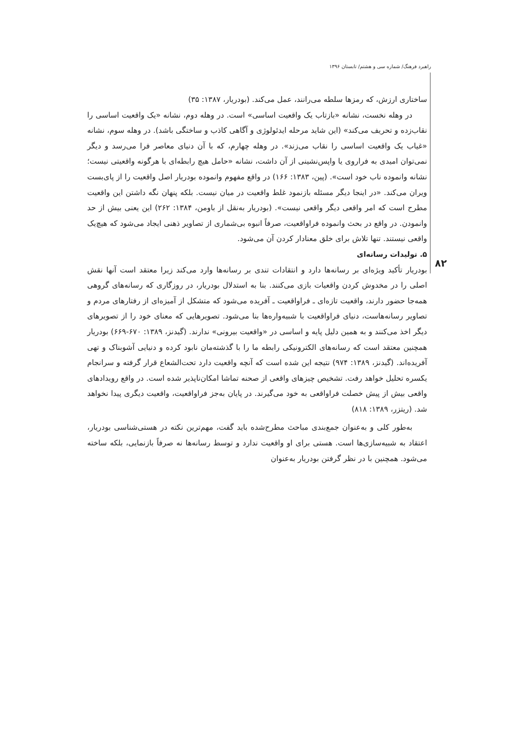راهبرد فرهنگ/ شماره سی و هشتم/ تابستان ۱۳۹۶
۸۲
ساختاری ارزش، که رمزها سلطه می‌رانند، عمل می‌کند. (بودریار، ۱۳۸۷: ۳۵)
در وهله نخست، نشانه «بازتاب یک واقعیت اساسی» است. در وهله دوم، نشانه «یک واقعیت اساسی را نقاب‌زده و تحریف می‌کند» (این شاید مرحله ایدئولوژی و آگاهی کاذب و ساختگی باشد). در وهله سوم، نشانه «غیاب یک واقعیت اساسی را نقاب می‌زند». در وهله چهارم، که با آن دنیای معاصر فرا می‌رسد و دیگر نمی‌توان امیدی به فراروی یا واپس‌نشینی از آن داشت، نشانه «حامل هیچ رابطه‌ای با هرگونه واقعیتی نیست؛ نشانه وانموده ناب خود است». (پین، ۱۳۸۳: ۱۶۶) در واقع مفهوم وانموده بودریار اصل واقعیت را از پای‌بست ویران می‌کند. «در اینجا دیگر مسئله بازنمود غلط واقعیت در میان نیست. بلکه پنهان نگه داشتن این واقعیت مطرح است که امر واقعی دیگر واقعی نیست». (بودریار به‌نقل از باومن، ۱۳۸۴: ۲۶۲) این یعنی بیش از حد وانمودن. در واقع در بحث وانموده فراواقعیت، صرفاً انبوه بی‌شماری از تصاویر ذهنی ایجاد می‌شود که هیچ‌یک واقعی نیستند. تنها تلاش برای خلق معنادار کردن آن می‌شود.
۵. تولیدات رسانه‌ای
بودریار تأکید ویژه‌ای بر رسانه‌ها دارد و انتقادات تندی بر رسانه‌ها وارد می‌کند زیرا معتقد است آنها نقش اصلی را در مخدوش کردن واقعیات بازی می‌کنند. بنا به استدلال بودریار، در روزگاری که رسانه‌های گروهی همه‌جا حضور دارند، واقعیت تازه‌ای ـ فراواقعیت ـ آفریده می‌شود که متشکل از آمیزه‌ای از رفتارهای مردم و تصاویر رسانه‌هاست، دنیای فراواقعیت با شبیه‌واره‌ها بنا می‌شود. تصویرهایی که معنای خود را از تصویرهای دیگر اخذ می‌کنند و به همین دلیل پایه و اساسی در «واقعیت بیرونی» ندارند. (گیدنز، ۱۳۸۹: ۶۷۰-۶۶۹) بودریار همچنین معتقد است که رسانه‌های الکترونیکی رابطه ما را با گذشته‌مان نابود کرده و دنیایی آشوبناک و تهی آفریده‌اند. (گیدنز، ۱۳۸۹: ۹۷۴) نتیجه این شده است که آنچه واقعیت دارد تحت‌الشعاع قرار گرفته و سرانجام یکسره تحلیل خواهد رفت. تشخیص چیزهای واقعی از صحنه تماشا امکان‌ناپذیر شده است. در واقع رویدادهای واقعی بیش از پیش خصلت فراواقعی به خود می‌گیرند. در پایان به‌جز فراواقعیت، واقعیت دیگری پیدا نخواهد شد. (ریتزر، ۱۳۸۹: ۸۱۸)
به‌طور کلی و به‌عنوان جمع‌بندی مباحث مطرح‌شده باید گفت، مهم‌ترین نکته در هستی‌شناسی بودریار، اعتقاد به شبیه‌سازی‌ها است. هستی برای او واقعیت ندارد و توسط رسانه‌ها نه صرفاً بازنمایی، بلکه ساخته می‌شود. همچنین با در نظر گرفتن بودریار به‌عنوان